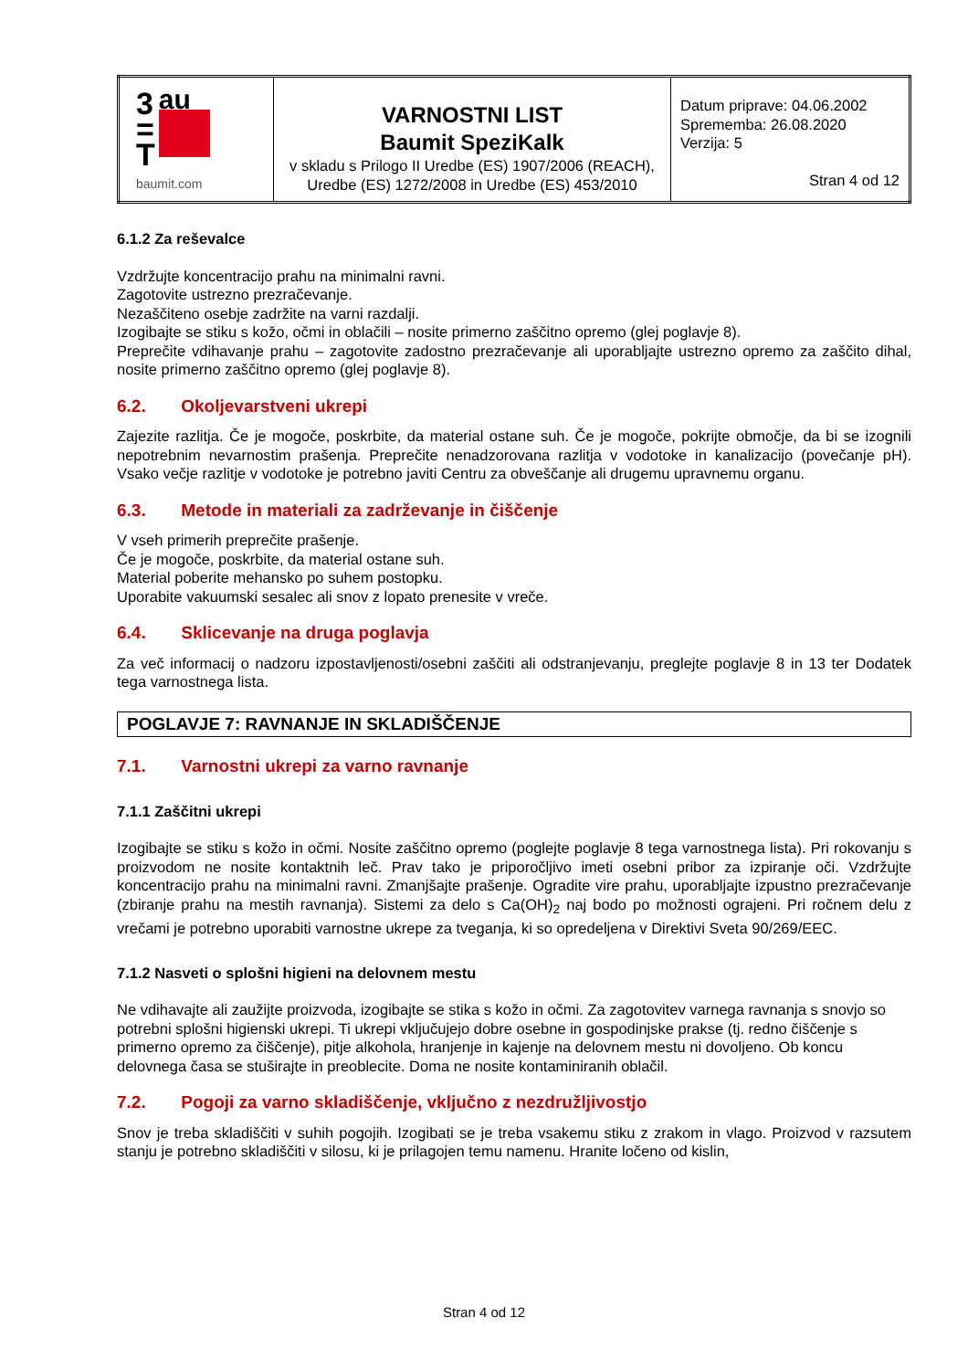| 3 = T au baumit.com | VARNOSTNI LIST Baumit SpeziKalk v skladu s Prilogo II Uredbe (ES) 1907/2006 (REACH), Uredbe (ES) 1272/2008 in Uredbe (ES) 453/2010 | Datum priprave: 04.06.2002 Sprememba: 26.08.2020 Verzija: 5 Stran 4 od 12 |
6.1.2 Za reševalce
Vzdržujte koncentracijo prahu na minimalni ravni.
Zagotovite ustrezno prezračevanje.
Nezaščiteno osebje zadržite na varni razdalji.
Izogibajte se stiku s kožo, očmi in oblačili – nosite primerno zaščitno opremo (glej poglavje 8).
Preprečite vdihavanje prahu – zagotovite zadostno prezračevanje ali uporabljajte ustrezno opremo za zaščito dihal, nosite primerno zaščitno opremo (glej poglavje 8).
6.2. Okoljevarstveni ukrepi
Zajezite razlitja. Če je mogoče, poskrbite, da material ostane suh. Če je mogoče, pokrijte območje, da bi se izognili nepotrebnim nevarnostim prašenja. Preprečite nenadzorovana razlitja v vodotoke in kanalizacijo (povečanje pH). Vsako večje razlitje v vodotoke je potrebno javiti Centru za obveščanje ali drugemu upravnemu organu.
6.3. Metode in materiali za zadrževanje in čiščenje
V vseh primerih preprečite prašenje.
Če je mogoče, poskrbite, da material ostane suh.
Material poberite mehansko po suhem postopku.
Uporabite vakuumski sesalec ali snov z lopato prenesite v vreče.
6.4. Sklicevanje na druga poglavja
Za več informacij o nadzoru izpostavljenosti/osebni zaščiti ali odstranjevanju, preglejte poglavje 8 in 13 ter Dodatek tega varnostnega lista.
POGLAVJE 7: RAVNANJE IN SKLADIŠČENJE
7.1. Varnostni ukrepi za varno ravnanje
7.1.1 Zaščitni ukrepi
Izogibajte se stiku s kožo in očmi. Nosite zaščitno opremo (poglejte poglavje 8 tega varnostnega lista). Pri rokovanju s proizvodom ne nosite kontaktnih leč. Prav tako je priporočljivo imeti osebni pribor za izpiranje oči. Vzdržujte koncentracijo prahu na minimalni ravni. Zmanjšajte prašenje. Ogradite vire prahu, uporabljajte izpustno prezračevanje (zbiranje prahu na mestih ravnanja). Sistemi za delo s Ca(OH)<sub>2</sub> naj bodo po možnosti ograjeni. Pri ročnem delu z vrečami je potrebno uporabiti varnostne ukrepe za tveganja, ki so opredeljena v Direktivi Sveta 90/269/EEC.
7.1.2 Nasveti o splošni higieni na delovnem mestu
Ne vdihavajte ali zaužijte proizvoda, izogibajte se stika s kožo in očmi. Za zagotovitev varnega ravnanja s snovjo so potrebni splošni higienski ukrepi. Ti ukrepi vključujejo dobre osebne in gospodinjske prakse (tj. redno čiščenje s primerno opremo za čiščenje), pitje alkohola, hranjenje in kajenje na delovnem mestu ni dovoljeno. Ob koncu delovnega časa se stuširajte in preoblecite. Doma ne nosite kontaminiranih oblačil.
7.2. Pogoji za varno skladiščenje, vključno z nezdružljivostjo
Snov je treba skladiščiti v suhih pogojih. Izogibati se je treba vsakemu stiku z zrakom in vlago. Proizvod v razsutem stanju je potrebno skladiščiti v silosu, ki je prilagojen temu namenu. Hranite ločeno od kislin,
Stran 4 od 12